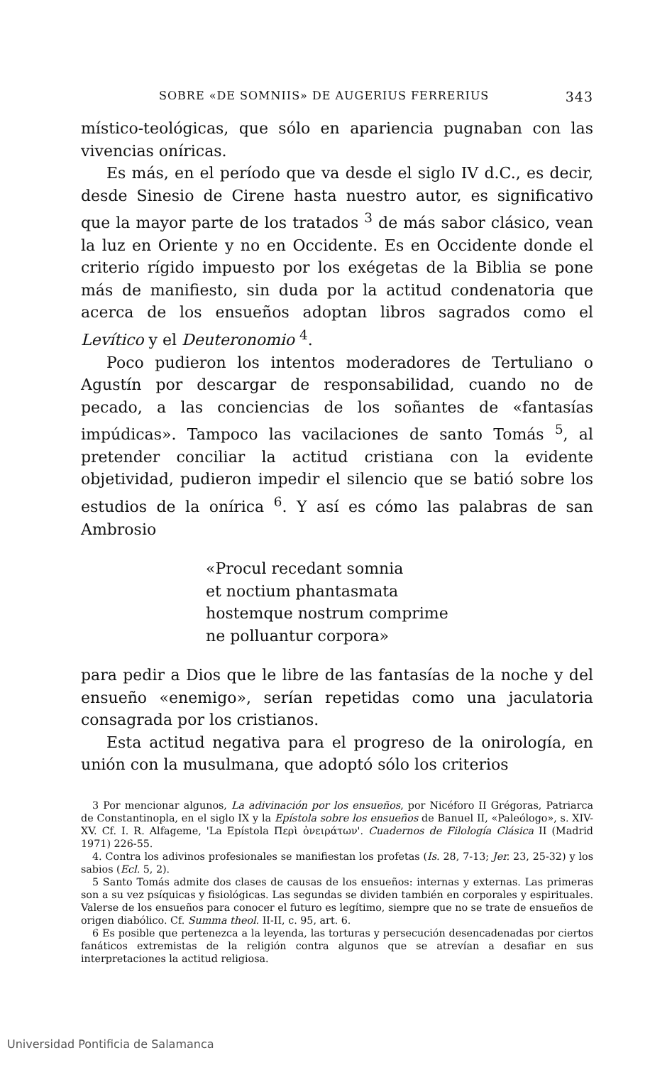SOBRE «DE SOMNIIS» DE AUGERIUS FERRERIUS 343
místico-teológicas, que sólo en apariencia pugnaban con las vivencias oníricas.
Es más, en el período que va desde el siglo IV d.C., es decir, desde Sinesio de Cirene hasta nuestro autor, es significativo que la mayor parte de los tratados <sup>3</sup> de más sabor clásico, vean la luz en Oriente y no en Occidente. Es en Occidente donde el criterio rígido impuesto por los exégetas de la Biblia se pone más de manifiesto, sin duda por la actitud condenatoria que acerca de los ensueños adoptan libros sagrados como el Levítico y el Deuteronomio <sup>4</sup>.
Poco pudieron los intentos moderadores de Tertuliano o Agustín por descargar de responsabilidad, cuando no de pecado, a las conciencias de los soñantes de «fantasías impúdicas». Tampoco las vacilaciones de santo Tomás <sup>5</sup>, al pretender conciliar la actitud cristiana con la evidente objetividad, pudieron impedir el silencio que se batió sobre los estudios de la onírica <sup>6</sup>. Y así es cómo las palabras de san Ambrosio
«Procul recedant somnia
et noctium phantasmata
hostemque nostrum comprime
ne polluantur corpora»
para pedir a Dios que le libre de las fantasías de la noche y del ensueño «enemigo», serían repetidas como una jaculatoria consagrada por los cristianos.
Esta actitud negativa para el progreso de la onirología, en unión con la musulmana, que adoptó sólo los criterios
3 Por mencionar algunos, La adivinación por los ensueños, por Nicéforo II Grégoras, Patriarca de Constantinopla, en el siglo IX y la Epístola sobre los ensueños de Banuel II, «Paleólogo», s. XIV-XV. Cf. I. R. Alfageme, 'La Epístola Περὶ ὀνειράτων'. Cuadernos de Filología Clásica II (Madrid 1971) 226-55.
4. Contra los adivinos profesionales se manifiestan los profetas (Is. 28, 7-13; Jer. 23, 25-32) y los sabios (Ecl. 5, 2).
5 Santo Tomás admite dos clases de causas de los ensueños: internas y externas. Las primeras son a su vez psíquicas y fisiológicas. Las segundas se dividen también en corporales y espirituales. Valerse de los ensueños para conocer el futuro es legítimo, siempre que no se trate de ensueños de origen diabólico. Cf. Summa theol. II-II, c. 95, art. 6.
6 Es posible que pertenezca a la leyenda, las torturas y persecución desencadenadas por ciertos fanáticos extremistas de la religión contra algunos que se atrevían a desafiar en sus interpretaciones la actitud religiosa.
Universidad Pontificia de Salamanca